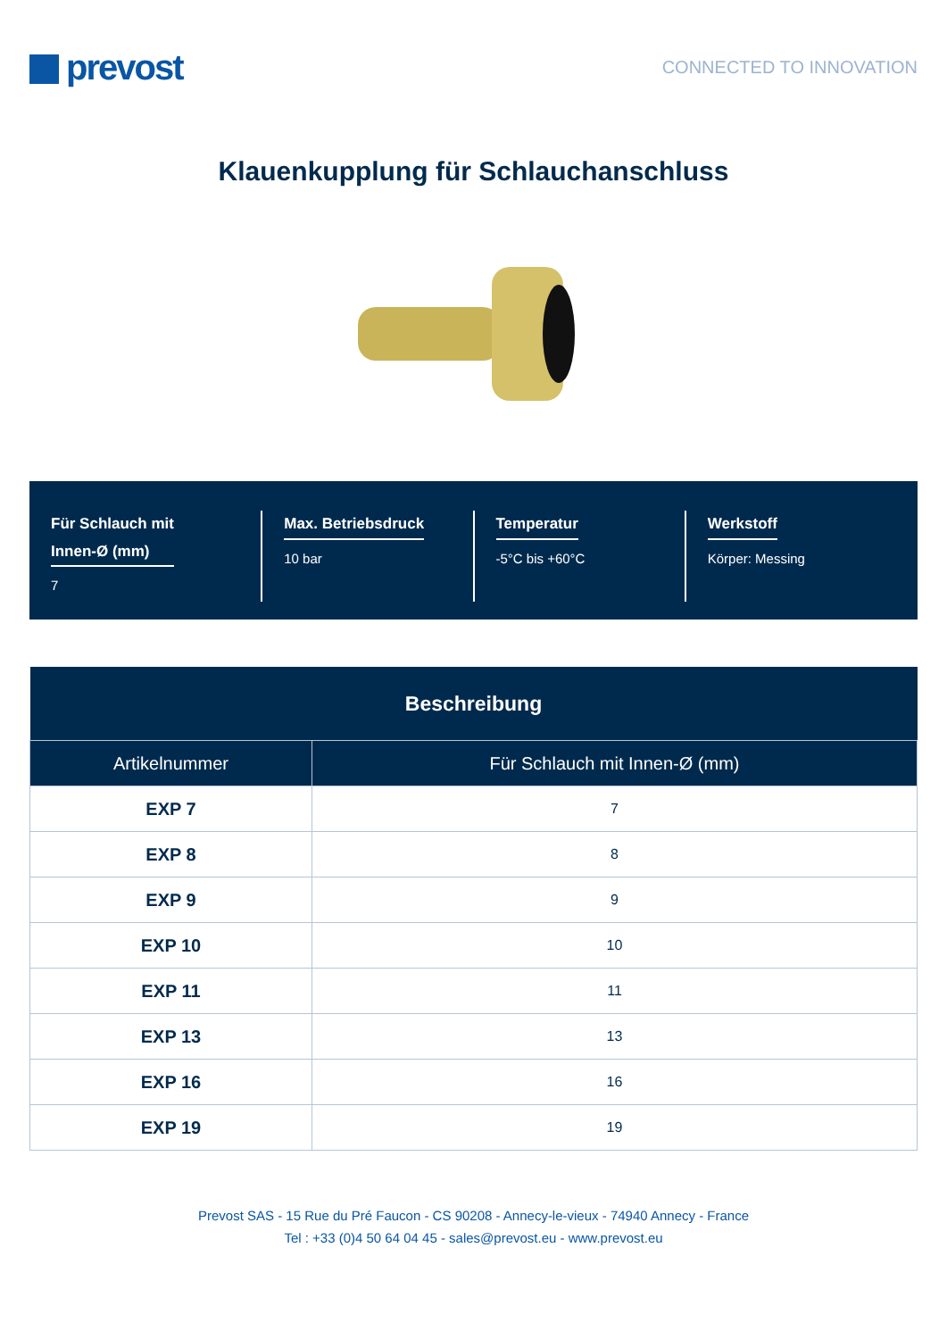prevost
CONNECTED TO INNOVATION
Klauenkupplung für Schlauchanschluss
Für Schlauch mit
Innen-Ø (mm)
7
Max. Betriebsdruck
10 bar
Temperatur
-5°C bis +60°C
Werkstoff
Körper: Messing
| Beschreibung | |
| --- | --- |
| Artikelnummer | Für Schlauch mit Innen-Ø (mm) |
| EXP 7 | 7 |
| EXP 8 | 8 |
| EXP 9 | 9 |
| EXP 10 | 10 |
| EXP 11 | 11 |
| EXP 13 | 13 |
| EXP 16 | 16 |
| EXP 19 | 19 |
Prevost SAS - 15 Rue du Pré Faucon - CS 90208 - Annecy-le-vieux - 74940 Annecy - France
Tel : +33 (0)4 50 64 04 45 - sales@prevost.eu - www.prevost.eu